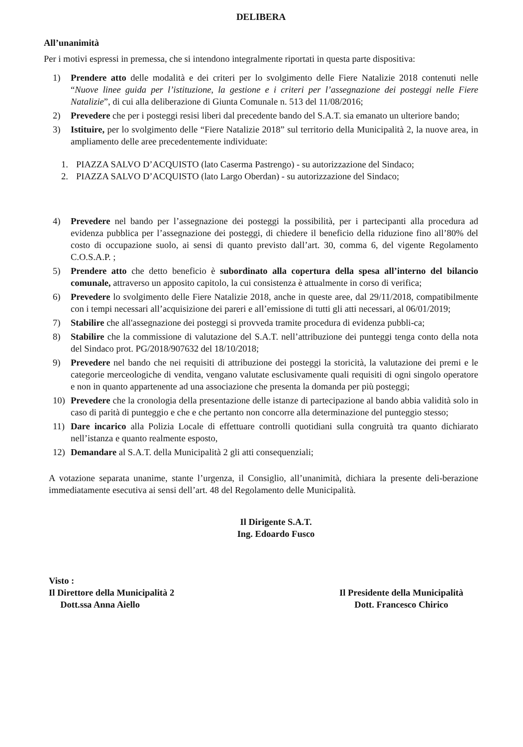DELIBERA
All’unanimità
Per i motivi espressi in premessa, che si intendono integralmente riportati in questa parte dispositiva:
1) Prendere atto delle modalità e dei criteri per lo svolgimento delle Fiere Natalizie 2018 contenuti nelle “Nuove linee guida per l’istituzione, la gestione e i criteri per l’assegnazione dei posteggi nelle Fiere Natalizie”, di cui alla deliberazione di Giunta Comunale n. 513 del 11/08/2016;
2) Prevedere che per i posteggi resisi liberi dal precedente bando del S.A.T. sia emanato un ulteriore bando;
3) Istituire, per lo svolgimento delle “Fiere Natalizie 2018” sul territorio della Municipalità 2, la nuove area, in ampliamento delle aree precedentemente individuate:
1. PIAZZA SALVO D’ACQUISTO (lato Caserma Pastrengo) - su autorizzazione del Sindaco;
2. PIAZZA SALVO D’ACQUISTO (lato Largo Oberdan) - su autorizzazione del Sindaco;
4) Prevedere nel bando per l’assegnazione dei posteggi la possibilità, per i partecipanti alla procedura ad evidenza pubblica per l’assegnazione dei posteggi, di chiedere il beneficio della riduzione fino all’80% del costo di occupazione suolo, ai sensi di quanto previsto dall’art. 30, comma 6, del vigente Regolamento C.O.S.A.P. ;
5) Prendere atto che detto beneficio è subordinato alla copertura della spesa all’interno del bilancio comunale, attraverso un apposito capitolo, la cui consistenza è attualmente in corso di verifica;
6) Prevedere lo svolgimento delle Fiere Natalizie 2018, anche in queste aree, dal 29/11/2018, compatibilmente con i tempi necessari all’acquisizione dei pareri e all’emissione di tutti gli atti necessari, al 06/01/2019;
7) Stabilire che all'assegnazione dei posteggi si provveda tramite procedura di evidenza pubbli-ca;
8) Stabilire che la commissione di valutazione del S.A.T. nell’attribuzione dei punteggi tenga conto della nota del Sindaco prot. PG/2018/907632 del 18/10/2018;
9) Prevedere nel bando che nei requisiti di attribuzione dei posteggi la storicità, la valutazione dei premi e le categorie merceologiche di vendita, vengano valutate esclusivamente quali requisiti di ogni singolo operatore e non in quanto appartenente ad una associazione che presenta la domanda per più posteggi;
10) Prevedere che la cronologia della presentazione delle istanze di partecipazione al bando abbia validità solo in caso di parità di punteggio e che e che pertanto non concorre alla determinazione del punteggio stesso;
11) Dare incarico alla Polizia Locale di effettuare controlli quotidiani sulla congruità tra quanto dichiarato nell’istanza e quanto realmente esposto,
12) Demandare al S.A.T. della Municipalità 2 gli atti consequenziali;
A votazione separata unanime, stante l’urgenza, il Consiglio, all’unanimità, dichiara la presente deli-berazione immediatamente esecutiva ai sensi dell’art. 48 del Regolamento delle Municipalità.
Il Dirigente S.A.T.
Ing. Edoardo Fusco
Visto :
Il Direttore della Municipalità 2
Dott.ssa Anna Aiello
Il Presidente della Municipalità
Dott. Francesco Chirico